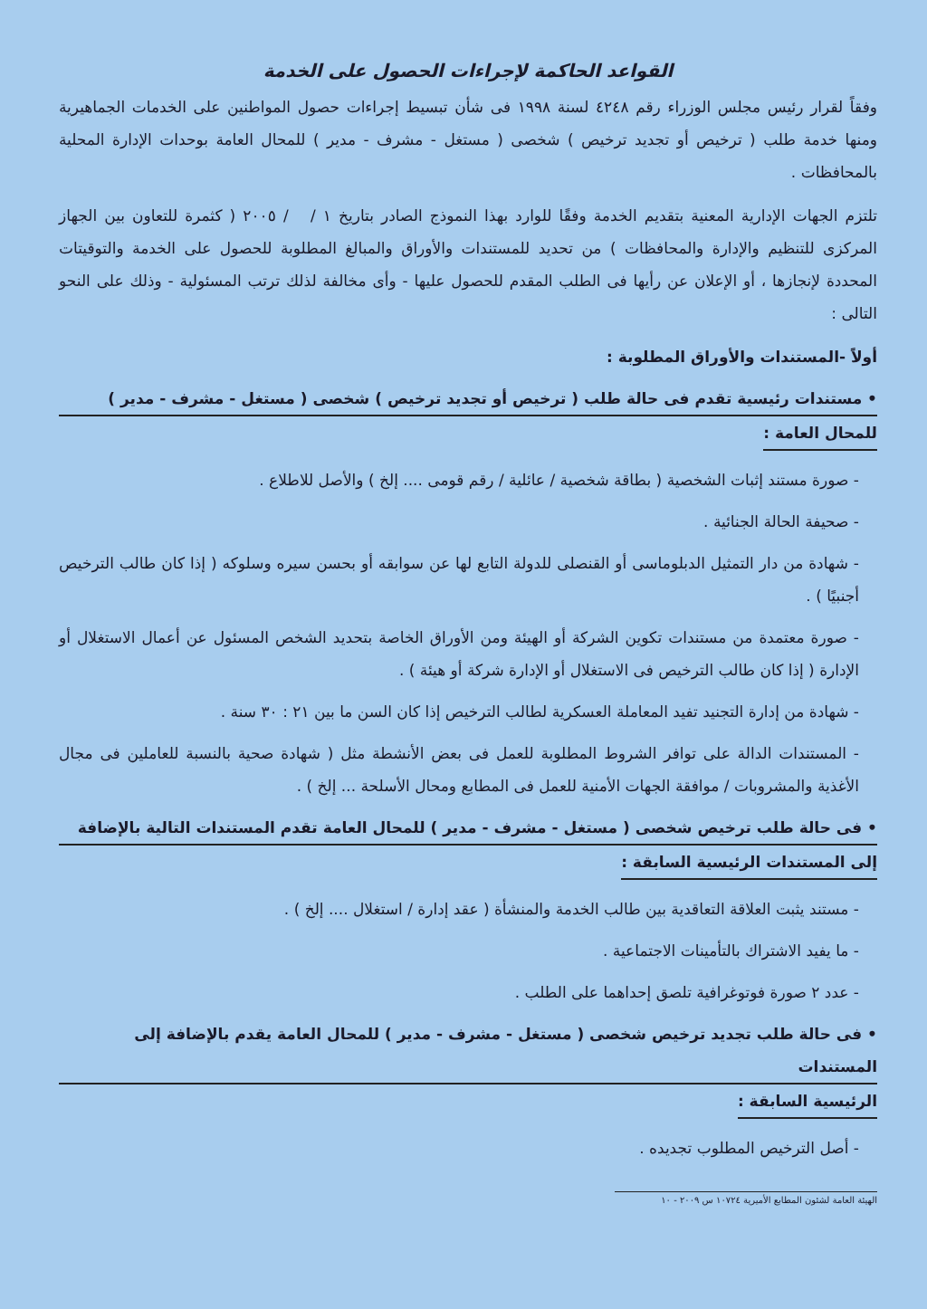القواعد الحاكمة لإجراءات الحصول على الخدمة
وفقاً لقرار رئيس مجلس الوزراء رقم ٤٢٤٨ لسنة ١٩٩٨ فى شأن تبسيط إجراءات حصول المواطنين على الخدمات الجماهيرية ومنها خدمة طلب ( ترخيص أو تجديد ترخيص ) شخصى ( مستغل - مشرف - مدير ) للمحال العامة بوحدات الإدارة المحلية بالمحافظات .
تلتزم الجهات الإدارية المعنية بتقديم الخدمة وفقًا للوارد بهذا النموذج الصادر بتاريخ ١ / / ٢٠٠٥ ( كثمرة للتعاون بين الجهاز المركزى للتنظيم والإدارة والمحافظات ) من تحديد للمستندات والأوراق والمبالغ المطلوبة للحصول على الخدمة والتوقيتات المحددة لإنجازها ، أو الإعلان عن رأيها فى الطلب المقدم للحصول عليها - وأى مخالفة لذلك ترتب المسئولية - وذلك على النحو التالى :
أولاً -المستندات والأوراق المطلوبة :
• مستندات رئيسية تقدم فى حالة طلب ( ترخيص أو تجديد ترخيص ) شخصى ( مستغل - مشرف - مدير )
للمحال العامة :
- صورة مستند إثبات الشخصية ( بطاقة شخصية / عائلية / رقم قومى .... إلخ ) والأصل للاطلاع .
- صحيفة الحالة الجنائية .
- شهادة من دار التمثيل الدبلوماسى أو القنصلى للدولة التابع لها عن سوابقه أو بحسن سيره وسلوكه ( إذا كان طالب الترخيص أجنبيًا ) .
- صورة معتمدة من مستندات تكوين الشركة أو الهيئة ومن الأوراق الخاصة بتحديد الشخص المسئول عن أعمال الاستغلال أو الإدارة ( إذا كان طالب الترخيص فى الاستغلال أو الإدارة شركة أو هيئة ) .
- شهادة من إدارة التجنيد تفيد المعاملة العسكرية لطالب الترخيص إذا كان السن ما بين ٢١ : ٣٠ سنة .
- المستندات الدالة على توافر الشروط المطلوبة للعمل فى بعض الأنشطة مثل ( شهادة صحية بالنسبة للعاملين فى مجال الأغذية والمشروبات / موافقة الجهات الأمنية للعمل فى المطابع ومحال الأسلحة ... إلخ ) .
• فى حالة طلب ترخيص شخصى ( مستغل - مشرف - مدير ) للمحال العامة تقدم المستندات التالية بالإضافة
إلى المستندات الرئيسية السابقة :
- مستند يثبت العلاقة التعاقدية بين طالب الخدمة والمنشأة ( عقد إدارة / استغلال .... إلخ ) .
- ما يفيد الاشتراك بالتأمينات الاجتماعية .
- عدد ٢ صورة فوتوغرافية تلصق إحداهما على الطلب .
• فى حالة طلب تجديد ترخيص شخصى ( مستغل - مشرف - مدير ) للمحال العامة يقدم بالإضافة إلى المستندات
الرئيسية السابقة :
- أصل الترخيص المطلوب تجديده .
الهيئة العامة لشئون المطابع الأميرية ١٠٧٢٤ س ٢٠٠٩ - ١٠